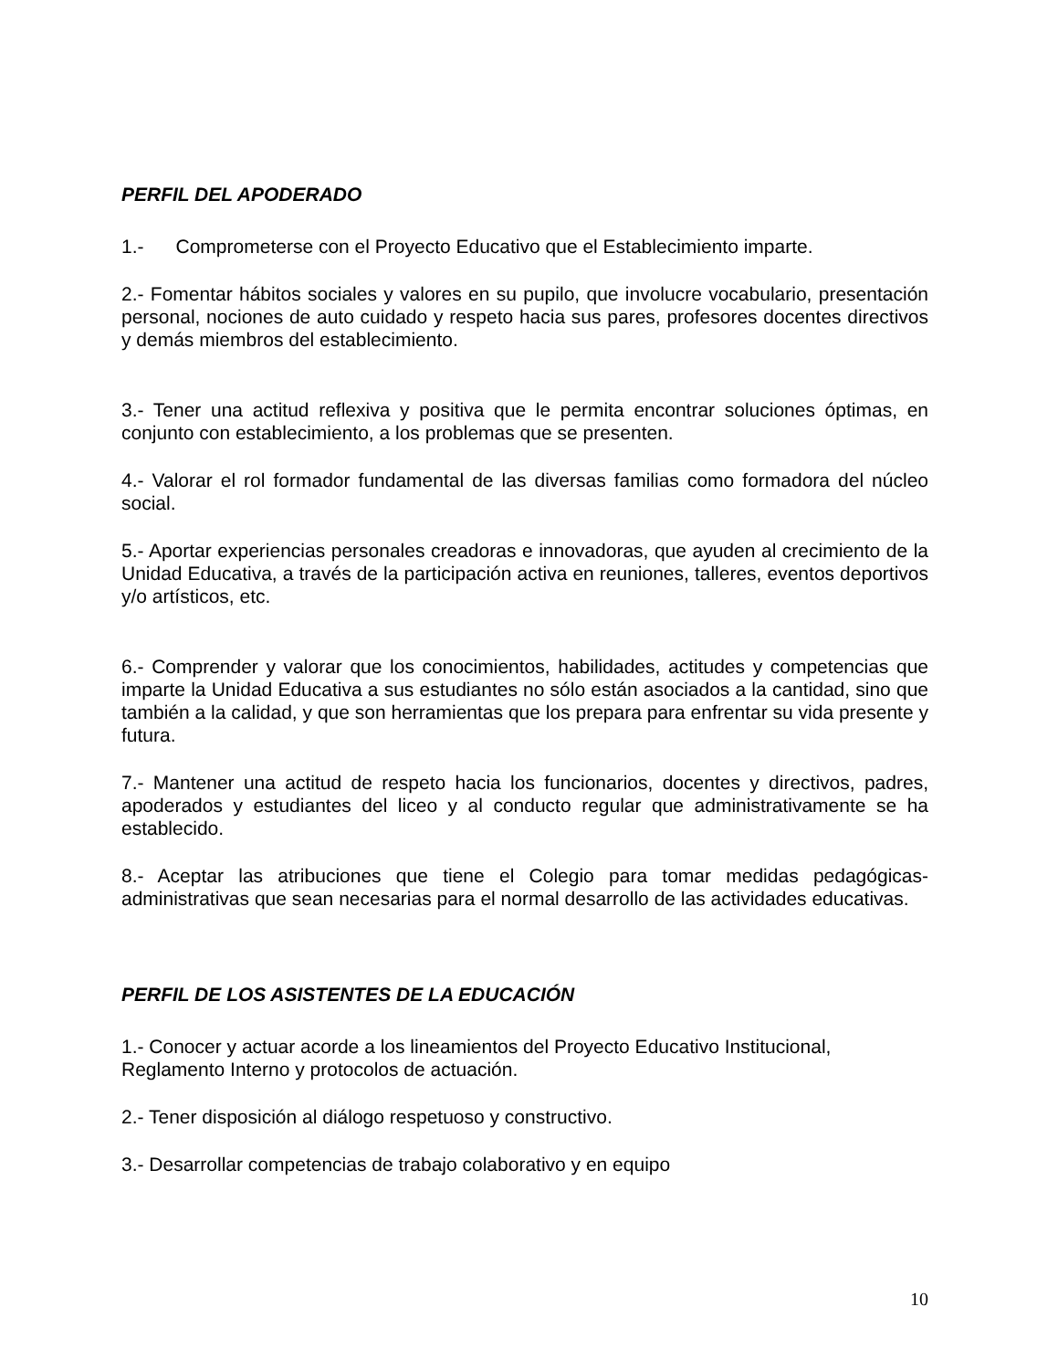PERFIL DEL APODERADO
1.- Comprometerse con el Proyecto Educativo que el Establecimiento imparte.
2.- Fomentar hábitos sociales y valores en su pupilo, que involucre vocabulario, presentación personal, nociones de auto cuidado y respeto hacia sus pares, profesores docentes directivos y demás miembros del establecimiento.
3.- Tener una actitud reflexiva y positiva que le permita encontrar soluciones óptimas, en conjunto con establecimiento, a los problemas que se presenten.
4.- Valorar el rol formador fundamental de las diversas familias como formadora del núcleo social.
5.- Aportar experiencias personales creadoras e innovadoras, que ayuden al crecimiento de la Unidad Educativa, a través de la participación activa en reuniones, talleres, eventos deportivos y/o artísticos, etc.
6.- Comprender y valorar que los conocimientos, habilidades, actitudes y competencias que imparte la Unidad Educativa a sus estudiantes no sólo están asociados a la cantidad, sino que también a la calidad, y que son herramientas que los prepara para enfrentar su vida presente y futura.
7.- Mantener una actitud de respeto hacia los funcionarios, docentes y directivos, padres, apoderados y estudiantes del liceo y al conducto regular que administrativamente se ha establecido.
8.- Aceptar las atribuciones que tiene el Colegio para tomar medidas pedagógicas-administrativas que sean necesarias para el normal desarrollo de las actividades educativas.
PERFIL DE LOS ASISTENTES DE LA EDUCACIÓN
1.- Conocer y actuar acorde a los lineamientos del Proyecto Educativo Institucional, Reglamento Interno y protocolos de actuación.
2.- Tener disposición al diálogo respetuoso y constructivo.
3.- Desarrollar competencias de trabajo colaborativo y en equipo
10